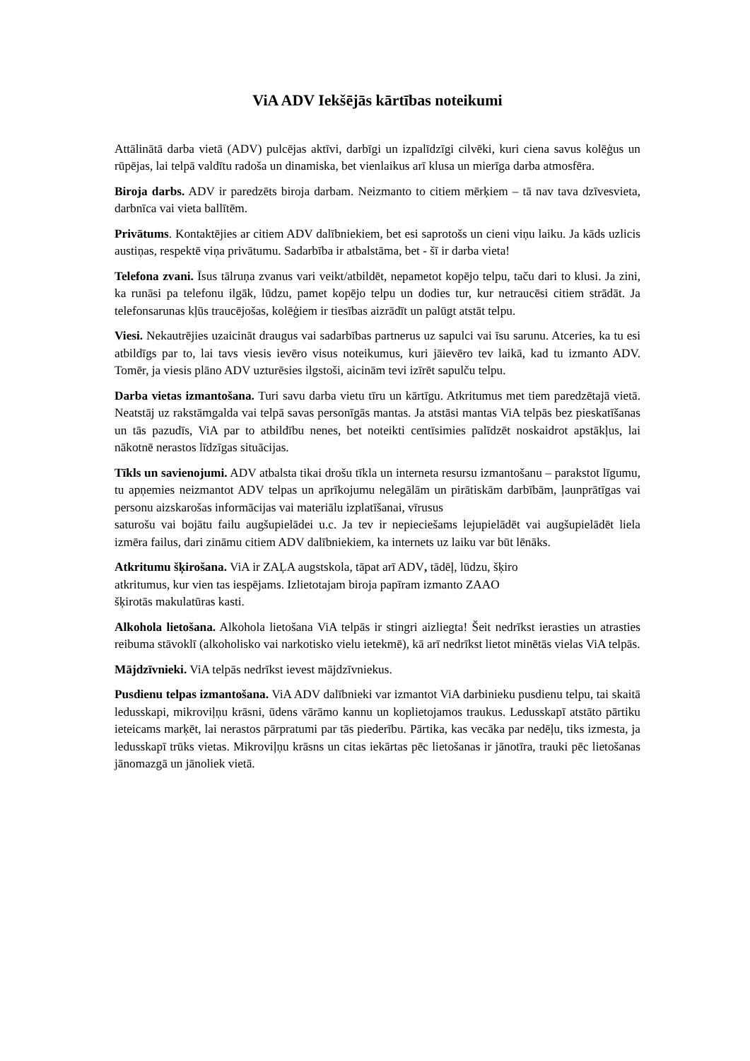ViA ADV Iekšējās kārtības noteikumi
Attālinātā darba vietā (ADV) pulcējas aktīvi, darbīgi un izpalīdzīgi cilvēki, kuri ciena savus kolēģus un rūpējas, lai telpā valdītu radoša un dinamiska, bet vienlaikus arī klusa un mierīga darba atmosfēra.
Biroja darbs. ADV ir paredzēts biroja darbam. Neizmanto to citiem mērķiem – tā nav tava dzīvesvieta, darbnīca vai vieta ballītēm.
Privātums. Kontaktējies ar citiem ADV dalībniekiem, bet esi saprotošs un cieni viņu laiku. Ja kāds uzlicis austiņas, respektē viņa privātumu. Sadarbība ir atbalstāma, bet - šī ir darba vieta!
Telefona zvani. Īsus tālruņa zvanus vari veikt/atbildēt, nepametot kopējo telpu, taču dari to klusi. Ja zini, ka runāsi pa telefonu ilgāk, lūdzu, pamet kopējo telpu un dodies tur, kur netraucēsi citiem strādāt. Ja telefonsarunas kļūs traucējošas, kolēģiem ir tiesības aizrādīt un palūgt atstāt telpu.
Viesi. Nekautrējies uzaicināt draugus vai sadarbības partnerus uz sapulci vai īsu sarunu. Atceries, ka tu esi atbildīgs par to, lai tavs viesis ievēro visus noteikumus, kuri jāievēro tev laikā, kad tu izmanto ADV. Tomēr, ja viesis plāno ADV uzturēsies ilgstoši, aicinām tevi izīrēt sapulču telpu.
Darba vietas izmantošana. Turi savu darba vietu tīru un kārtīgu. Atkritumus met tiem paredzētajā vietā. Neatstāj uz rakstāmgalda vai telpā savas personīgās mantas. Ja atstāsi mantas ViA telpās bez pieskatīšanas un tās pazudīs, ViA par to atbildību nenes, bet noteikti centīsimies palīdzēt noskaidrot apstākļus, lai nākotnē nerastos līdzīgas situācijas.
Tīkls un savienojumi. ADV atbalsta tikai drošu tīkla un interneta resursu izmantošanu – parakstot līgumu, tu apņemies neizmantot ADV telpas un aprīkojumu nelegālām un pirātiskām darbībām, ļaunprātīgas vai personu aizskarošas informācijas vai materiālu izplatīšanai, vīrusus
saturošu vai bojātu failu augšupielādei u.c. Ja tev ir nepieciešams lejupielādēt vai augšupielādēt liela izmēra failus, dari zināmu citiem ADV dalībniekiem, ka internets uz laiku var būt lēnāks.
Atkritumu šķirošana. ViA ir ZAĻA augstskola, tāpat arī ADV, tādēļ, lūdzu, šķiro
atkritumus, kur vien tas iespējams. Izlietotajam biroja papīram izmanto ZAAO
šķirotās makulatūras kasti.
Alkohola lietošana. Alkohola lietošana ViA telpās ir stingri aizliegta! Šeit nedrīkst ierasties un atrasties reibuma stāvoklī (alkoholisko vai narkotisko vielu ietekmē), kā arī nedrīkst lietot minētās vielas ViA telpās.
Mājdzīvnieki. ViA telpās nedrīkst ievest mājdzīvniekus.
Pusdienu telpas izmantošana. ViA ADV dalībnieki var izmantot ViA darbinieku pusdienu telpu, tai skaitā ledusskapi, mikroviļņu krāsni, ūdens vārāmo kannu un koplietojamos traukus. Ledusskapī atstāto pārtiku ieteicams marķēt, lai nerastos pārpratumi par tās piederību. Pārtika, kas vecāka par nedēļu, tiks izmesta, ja ledusskapī trūks vietas. Mikroviļņu krāsns un citas iekārtas pēc lietošanas ir jānotīra, trauki pēc lietošanas jānomazgā un jānoliek vietā.